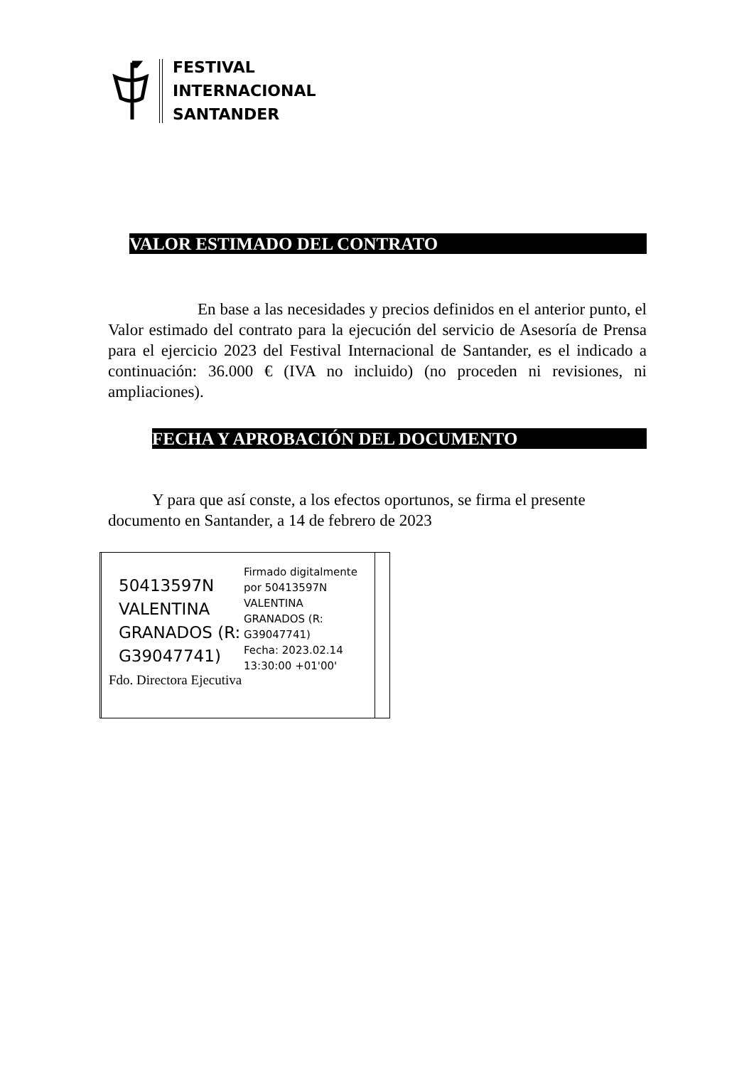FESTIVAL
INTERNACIONAL
SANTANDER
VALOR ESTIMADO DEL CONTRATO
En base a las necesidades y precios definidos en el anterior punto, el Valor estimado del contrato para la ejecución del servicio de Asesoría de Prensa para el ejercicio 2023 del Festival Internacional de Santander, es el indicado a continuación: 36.000 € (IVA no incluido) (no proceden ni revisiones, ni ampliaciones).
FECHA Y APROBACIÓN DEL DOCUMENTO
Y para que así conste, a los efectos oportunos, se firma el presente documento en Santander, a 14 de febrero de 2023
50413597N
VALENTINA
GRANADOS (R:
G39047741)
Firmado digitalmente
por 50413597N
VALENTINA
GRANADOS (R:
G39047741)
Fecha: 2023.02.14
13:30:00 +01'00'
Fdo. Directora Ejecutiva